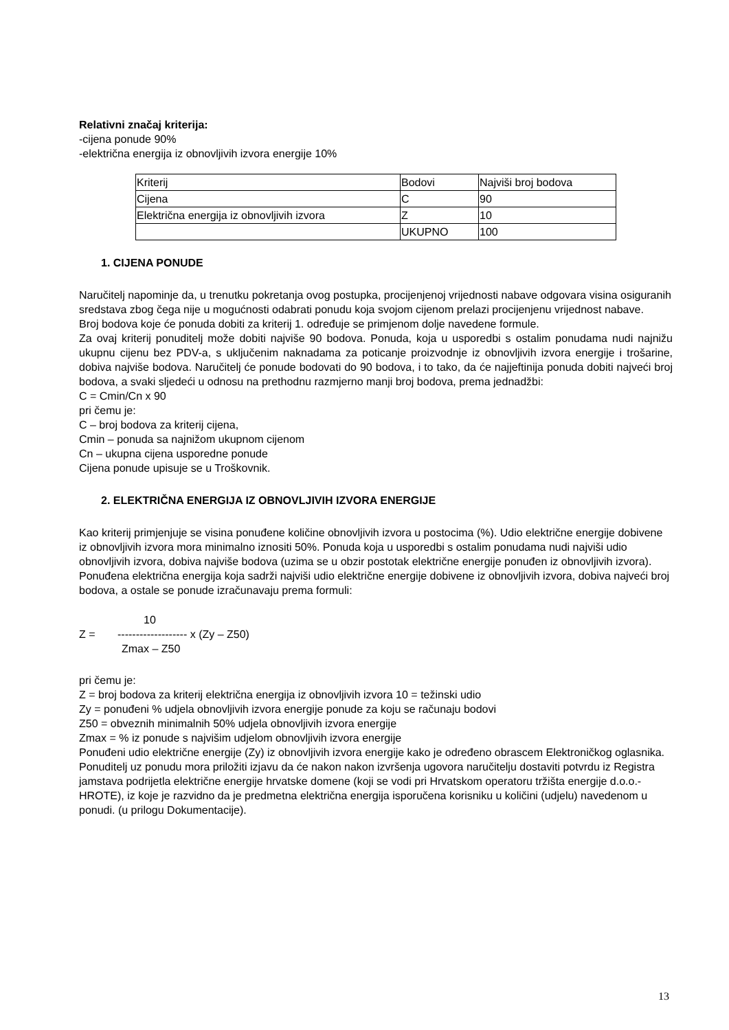Relativni značaj kriterija:
-cijena ponude 90%
-električna energija iz obnovljivih izvora energije 10%
| Kriterij | Bodovi | Najviši broj bodova |
| Cijena | C | 90 |
| Električna energija iz obnovljivih izvora | Z | 10 |
| | UKUPNO | 100 |
1. CIJENA PONUDE
Naručitelj napominje da, u trenutku pokretanja ovog postupka, procijenjenoj vrijednosti nabave odgovara visina osiguranih sredstava zbog čega nije u mogućnosti odabrati ponudu koja svojom cijenom prelazi procijenjenu vrijednost nabave.
Broj bodova koje će ponuda dobiti za kriterij 1. određuje se primjenom dolje navedene formule.
Za ovaj kriterij ponuditelj može dobiti najviše 90 bodova. Ponuda, koja u usporedbi s ostalim ponudama nudi najnižu ukupnu cijenu bez PDV-a, s uključenim naknadama za poticanje proizvodnje iz obnovljivih izvora energije i trošarine, dobiva najviše bodova. Naručitelj će ponude bodovati do 90 bodova, i to tako, da će najjeftinija ponuda dobiti najveći broj bodova, a svaki sljedeći u odnosu na prethodnu razmjerno manji broj bodova, prema jednadžbi:
C = Cmin/Cn x 90
pri čemu je:
C – broj bodova za kriterij cijena,
Cmin – ponuda sa najnižom ukupnom cijenom
Cn – ukupna cijena usporedne ponude
Cijena ponude upisuje se u Troškovnik.
2. ELEKTRIČNA ENERGIJA IZ OBNOVLJIVIH IZVORA ENERGIJE
Kao kriterij primjenjuje se visina ponuđene količine obnovljivih izvora u postocima (%). Udio električne energije dobivene iz obnovljivih izvora mora minimalno iznositi 50%. Ponuda koja u usporedbi s ostalim ponudama nudi najviši udio obnovljivih izvora, dobiva najviše bodova (uzima se u obzir postotak električne energije ponuđen iz obnovljivih izvora).
Ponuđena električna energija koja sadrži najviši udio električne energije dobivene iz obnovljivih izvora, dobiva najveći broj bodova, a ostale se ponude izračunavaju prema formuli:
10
Z = ------------------- x (Zy – Z50)
Zmax – Z50
pri čemu je:
Z = broj bodova za kriterij električna energija iz obnovljivih izvora 10 = težinski udio
Zy = ponuđeni % udjela obnovljivih izvora energije ponude za koju se računaju bodovi
Z50 = obveznih minimalnih 50% udjela obnovljivih izvora energije
Zmax = % iz ponude s najvišim udjelom obnovljivih izvora energije
Ponuđeni udio električne energije (Zy) iz obnovljivih izvora energije kako je određeno obrascem Elektroničkog oglasnika.
Ponuditelj uz ponudu mora priložiti izjavu da će nakon nakon izvršenja ugovora naručitelju dostaviti potvrdu iz Registra jamstava podrijetla električne energije hrvatske domene (koji se vodi pri Hrvatskom operatoru tržišta energije d.o.o.- HROTE), iz koje je razvidno da je predmetna električna energija isporučena korisniku u količini (udjelu) navedenom u ponudi. (u prilogu Dokumentacije).
13